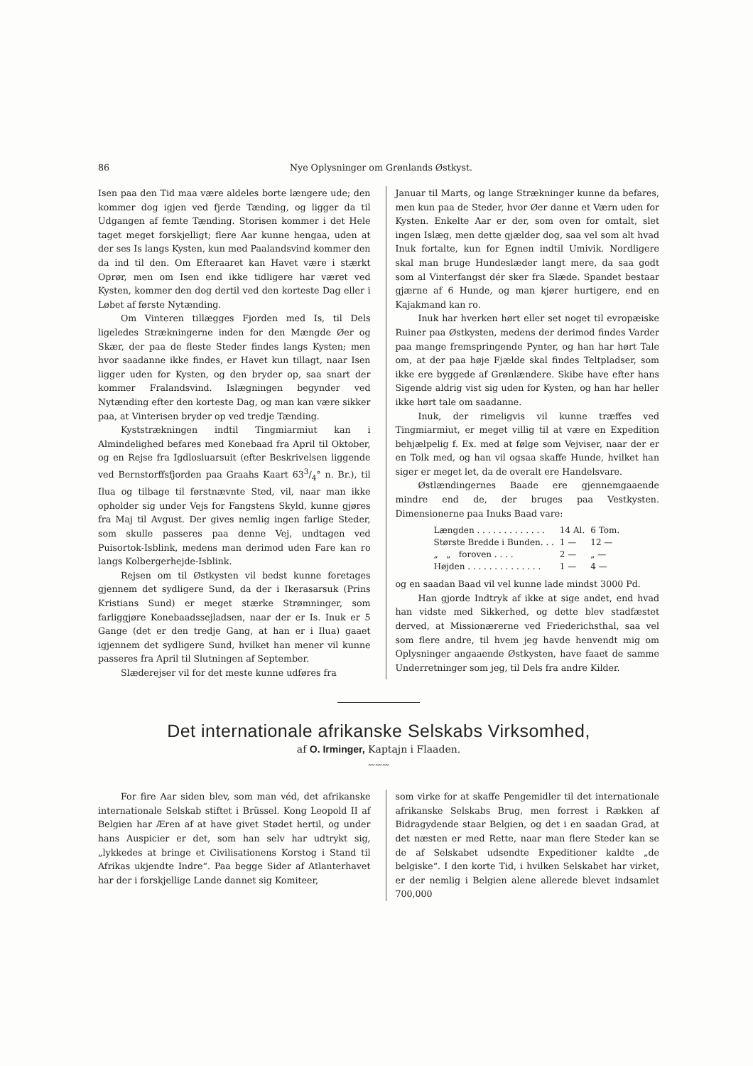86 Nye Oplysninger om Grønlands Østkyst.
Isen paa den Tid maa være aldeles borte længere ude; den kommer dog igjen ved fjerde Tænding, og ligger da til Udgangen af femte Tænding. Storisen kommer i det Hele taget meget forskjelligt; flere Aar kunne hengaa, uden at der ses Is langs Kysten, kun med Paalandsvind kommer den da ind til den. Om Efteraaret kan Havet være i stærkt Oprør, men om Isen end ikke tidligere har været ved Kysten, kommer den dog dertil ved den korteste Dag eller i Løbet af første Nytænding.
Om Vinteren tillægges Fjorden med Is, til Dels ligeledes Strækningerne inden for den Mængde Øer og Skær, der paa de fleste Steder findes langs Kysten; men hvor saadanne ikke findes, er Havet kun tillagt, naar Isen ligger uden for Kysten, og den bryder op, saa snart der kommer Fralandsvind. Islægningen begynder ved Nytænding efter den korteste Dag, og man kan være sikker paa, at Vinterisen bryder op ved tredje Tænding.
Kyststrækningen indtil Tingmiarmiut kan i Almindelighed befares med Konebaad fra April til Oktober, og en Rejse fra Igdlosluarsuit (efter Beskrivelsen liggende ved Bernstorffsfjorden paa Graahs Kaart 633/4° n. Br.), til Ilua og tilbage til førstnævnte Sted, vil, naar man ikke opholder sig under Vejs for Fangstens Skyld, kunne gjøres fra Maj til Avgust. Der gives nemlig ingen farlige Steder, som skulle passeres paa denne Vej, undtagen ved Puisortok-Isblink, medens man derimod uden Fare kan ro langs Kolbergerhejde-Isblink.
Rejsen om til Østkysten vil bedst kunne foretages gjennem det sydligere Sund, da der i Ikerasarsuk (Prins Kristians Sund) er meget stærke Strømninger, som farliggjøre Konebaadssejladsen, naar der er Is. Inuk er 5 Gange (det er den tredje Gang, at han er i Ilua) gaaet igjennem det sydligere Sund, hvilket han mener vil kunne passeres fra April til Slutningen af September.
Slæderejser vil for det meste kunne udføres fra
Januar til Marts, og lange Strækninger kunne da befares, men kun paa de Steder, hvor Øer danne et Værn uden for Kysten. Enkelte Aar er der, som oven for omtalt, slet ingen Islæg, men dette gjælder dog, saa vel som alt hvad Inuk fortalte, kun for Egnen indtil Umivik. Nordligere skal man bruge Hundeslæder langt mere, da saa godt som al Vinterfangst dér sker fra Slæde. Spandet bestaar gjærne af 6 Hunde, og man kjører hurtigere, end en Kajakmand kan ro.
Inuk har hverken hørt eller set noget til evropæiske Ruiner paa Østkysten, medens der derimod findes Varder paa mange fremspringende Pynter, og han har hørt Tale om, at der paa høje Fjælde skal findes Teltpladser, som ikke ere byggede af Grønlændere. Skibe have efter hans Sigende aldrig vist sig uden for Kysten, og han har heller ikke hørt tale om saadanne.
Inuk, der rimeligvis vil kunne træffes ved Tingmiarmiut, er meget villig til at være en Expedition behjælpelig f. Ex. med at følge som Vejviser, naar der er en Tolk med, og han vil ogsaa skaffe Hunde, hvilket han siger er meget let, da de overalt ere Handelsvare.
Østlændingernes Baade ere gjennemgaaende mindre end de, der bruges paa Vestkysten. Dimensionerne paa Inuks Baad vare:
| Længden . . . . . . . . . . . . . | 14 Al. | 6 Tom. |
| Største Bredde i Bunden. . . | 1 — | 12 — |
| „ „ foroven . . . . | 2 — | „ — |
| Højden . . . . . . . . . . . . . . | 1 — | 4 — |
og en saadan Baad vil vel kunne lade mindst 3000 Pd.
Han gjorde Indtryk af ikke at sige andet, end hvad han vidste med Sikkerhed, og dette blev stadfæstet derved, at Missionærerne ved Friederichsthal, saa vel som flere andre, til hvem jeg havde henvendt mig om Oplysninger angaaende Østkysten, have faaet de samme Underretninger som jeg, til Dels fra andre Kilder.
Det internationale afrikanske Selskabs Virksomhed,
af O. Irminger, Kaptajn i Flaaden.
〰〰〰
For fire Aar siden blev, som man véd, det afrikanske internationale Selskab stiftet i Brüssel. Kong Leopold II af Belgien har Æren af at have givet Stødet hertil, og under hans Auspicier er det, som han selv har udtrykt sig, „lykkedes at bringe et Civilisationens Korstog i Stand til Afrikas ukjendte Indre“. Paa begge Sider af Atlanterhavet har der i forskjellige Lande dannet sig Komiteer,
som virke for at skaffe Pengemidler til det internationale afrikanske Selskabs Brug, men forrest i Rækken af Bidragydende staar Belgien, og det i en saadan Grad, at det næsten er med Rette, naar man flere Steder kan se de af Selskabet udsendte Expeditioner kaldte „de belgiske“. I den korte Tid, i hvilken Selskabet har virket, er der nemlig i Belgien alene allerede blevet indsamlet 700,000